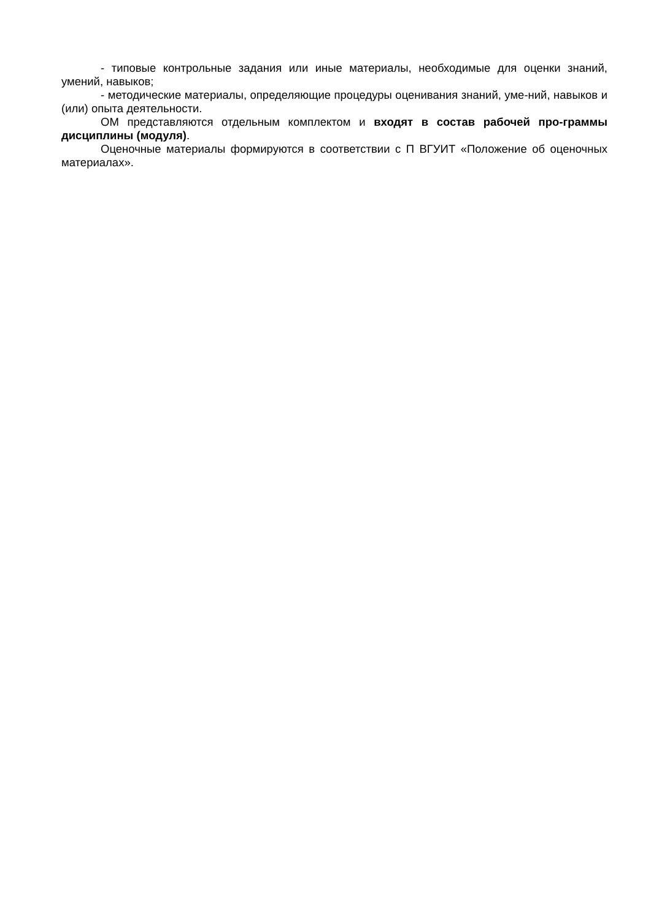- типовые контрольные задания или иные материалы, необходимые для оценки знаний, умений, навыков;
- методические материалы, определяющие процедуры оценивания знаний, уме-ний, навыков и (или) опыта деятельности.
ОМ представляются отдельным комплектом и входят в состав рабочей про-граммы дисциплины (модуля).
Оценочные материалы формируются в соответствии с П ВГУИТ «Положение об оценочных материалах».